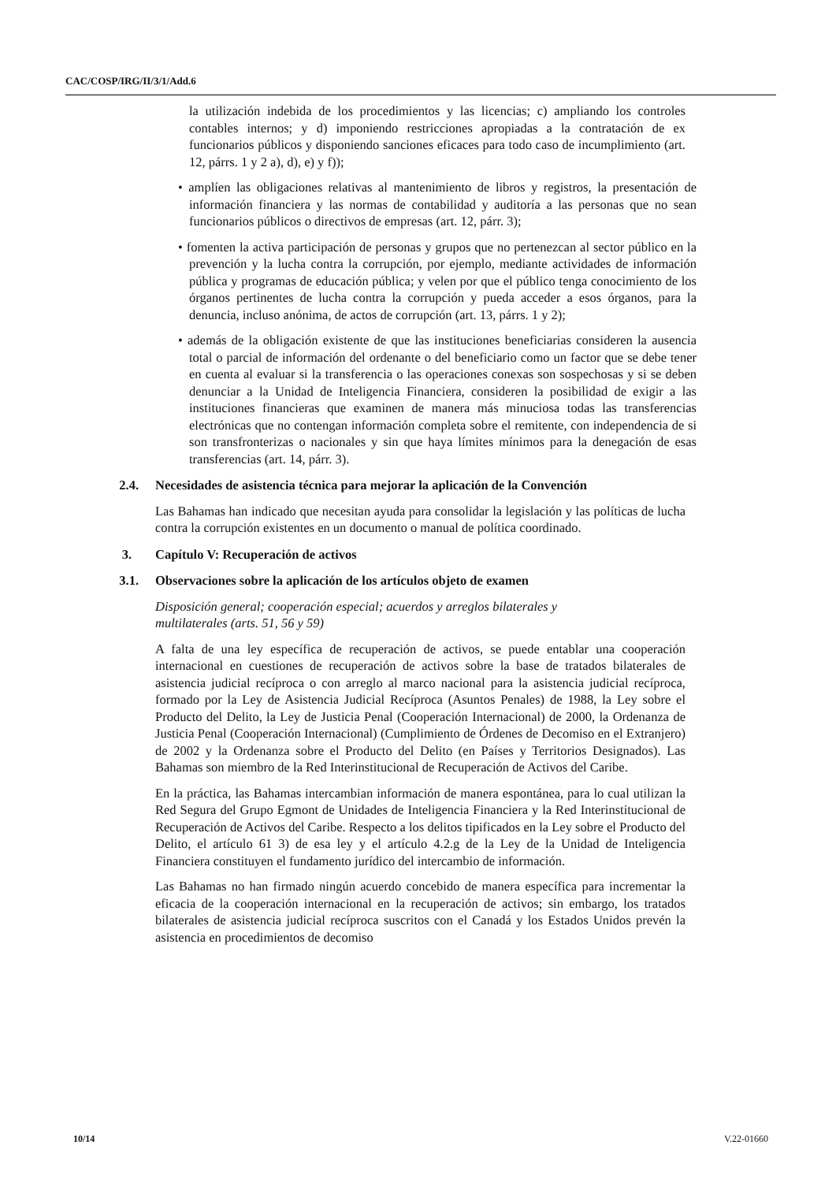CAC/COSP/IRG/II/3/1/Add.6
la utilización indebida de los procedimientos y las licencias; c) ampliando los controles contables internos; y d) imponiendo restricciones apropiadas a la contratación de ex funcionarios públicos y disponiendo sanciones eficaces para todo caso de incumplimiento (art. 12, párrs. 1 y 2 a), d), e) y f));
• amplíen las obligaciones relativas al mantenimiento de libros y registros, la presentación de información financiera y las normas de contabilidad y auditoría a las personas que no sean funcionarios públicos o directivos de empresas (art. 12, párr. 3);
• fomenten la activa participación de personas y grupos que no pertenezcan al sector público en la prevención y la lucha contra la corrupción, por ejemplo, mediante actividades de información pública y programas de educación pública; y velen por que el público tenga conocimiento de los órganos pertinentes de lucha contra la corrupción y pueda acceder a esos órganos, para la denuncia, incluso anónima, de actos de corrupción (art. 13, párrs. 1 y 2);
• además de la obligación existente de que las instituciones beneficiarias consideren la ausencia total o parcial de información del ordenante o del beneficiario como un factor que se debe tener en cuenta al evaluar si la transferencia o las operaciones conexas son sospechosas y si se deben denunciar a la Unidad de Inteligencia Financiera, consideren la posibilidad de exigir a las instituciones financieras que examinen de manera más minuciosa todas las transferencias electrónicas que no contengan información completa sobre el remitente, con independencia de si son transfronterizas o nacionales y sin que haya límites mínimos para la denegación de esas transferencias (art. 14, párr. 3).
2.4. Necesidades de asistencia técnica para mejorar la aplicación de la Convención
Las Bahamas han indicado que necesitan ayuda para consolidar la legislación y las políticas de lucha contra la corrupción existentes en un documento o manual de política coordinado.
3. Capítulo V: Recuperación de activos
3.1. Observaciones sobre la aplicación de los artículos objeto de examen
Disposición general; cooperación especial; acuerdos y arreglos bilaterales y
multilaterales (arts. 51, 56 y 59)
A falta de una ley específica de recuperación de activos, se puede entablar una cooperación internacional en cuestiones de recuperación de activos sobre la base de tratados bilaterales de asistencia judicial recíproca o con arreglo al marco nacional para la asistencia judicial recíproca, formado por la Ley de Asistencia Judicial Recíproca (Asuntos Penales) de 1988, la Ley sobre el Producto del Delito, la Ley de Justicia Penal (Cooperación Internacional) de 2000, la Ordenanza de Justicia Penal (Cooperación Internacional) (Cumplimiento de Órdenes de Decomiso en el Extranjero) de 2002 y la Ordenanza sobre el Producto del Delito (en Países y Territorios Designados). Las Bahamas son miembro de la Red Interinstitucional de Recuperación de Activos del Caribe.
En la práctica, las Bahamas intercambian información de manera espontánea, para lo cual utilizan la Red Segura del Grupo Egmont de Unidades de Inteligencia Financiera y la Red Interinstitucional de Recuperación de Activos del Caribe. Respecto a los delitos tipificados en la Ley sobre el Producto del Delito, el artículo 61 3) de esa ley y el artículo 4.2.g de la Ley de la Unidad de Inteligencia Financiera constituyen el fundamento jurídico del intercambio de información.
Las Bahamas no han firmado ningún acuerdo concebido de manera específica para incrementar la eficacia de la cooperación internacional en la recuperación de activos; sin embargo, los tratados bilaterales de asistencia judicial recíproca suscritos con el Canadá y los Estados Unidos prevén la asistencia en procedimientos de decomiso
10/14 V.22-01660